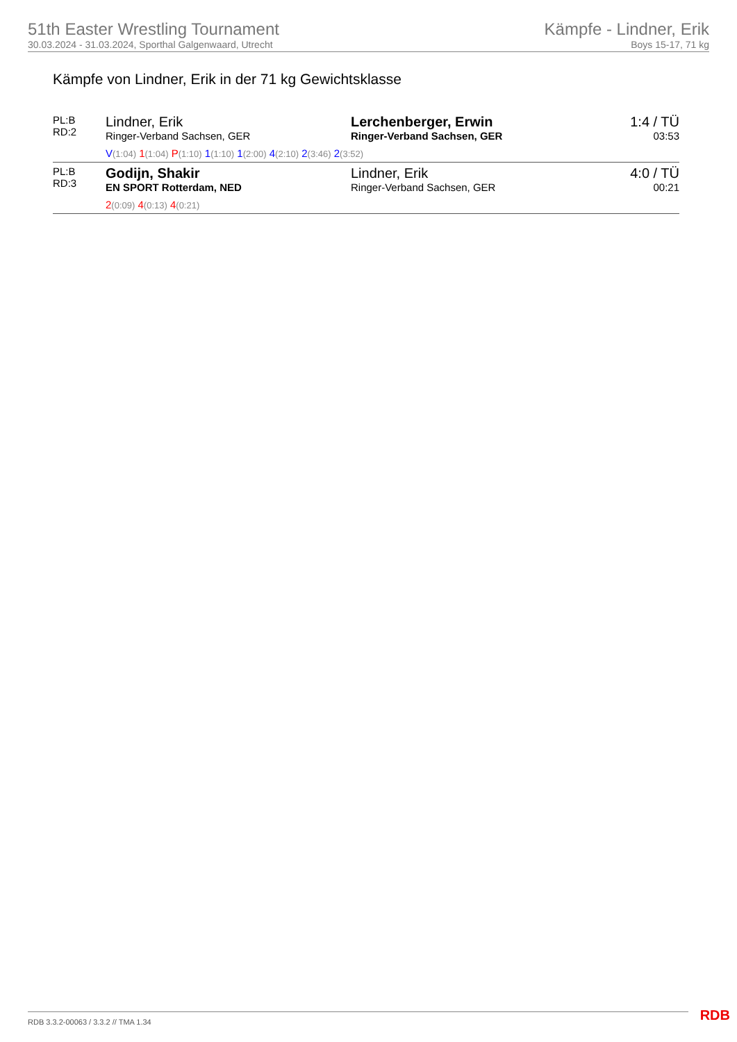51th Easter Wrestling Tournament
30.03.2024 - 31.03.2024, Sporthal Galgenwaard, Utrecht
Kämpfe - Lindner, Erik
Boys 15-17, 71 kg
Kämpfe von Lindner, Erik in der 71 kg Gewichtsklasse
| PL:B RD:2 | Lindner, Erik Ringer-Verband Sachsen, GER | Lerchenberger, Erwin Ringer-Verband Sachsen, GER | 1:4 / TÜ 03:53 |
| | V (1:04) 1 (1:04) P (1:10) 1 (1:10) 1 (2:00) 4 (2:10) 2 (3:46) 2 (3:52) | | |
| PL:B RD:3 | Godijn, Shakir EN SPORT Rotterdam, NED | Lindner, Erik Ringer-Verband Sachsen, GER | 4:0 / TÜ 00:21 |
| | 2 (0:09) 4 (0:13) 4 (0:21) | | |
RDB 3.3.2-00063 / 3.3.2 // TMA 1.34
RDB